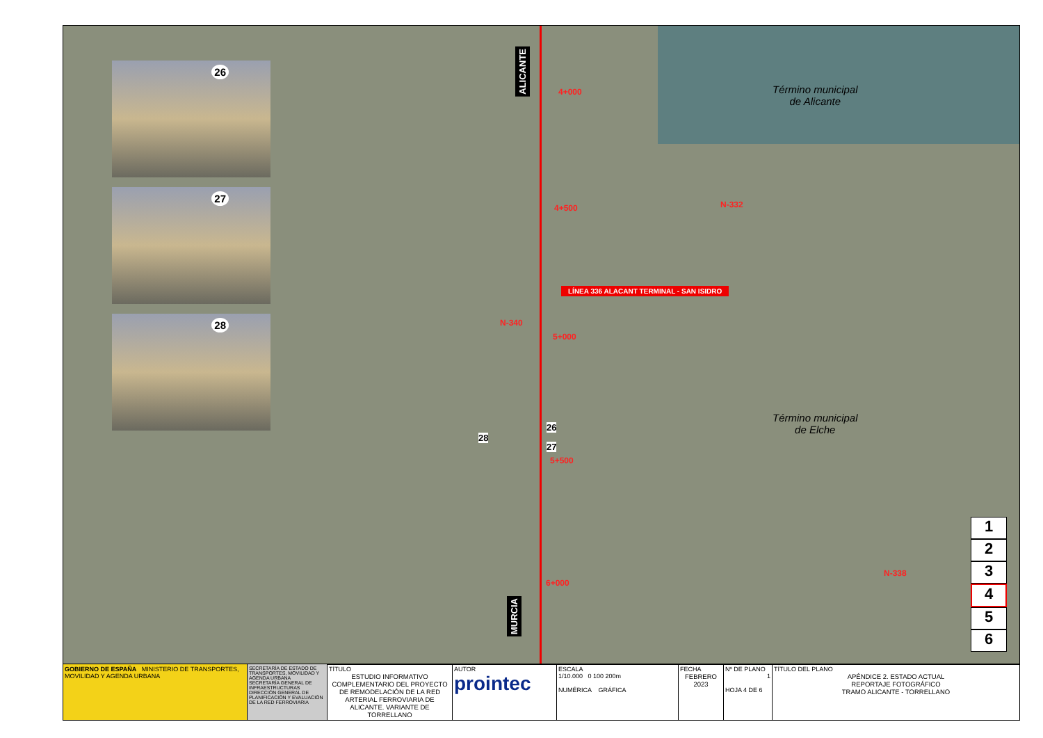26
27
28
ALICANTE
MURCIA
4+000
4+500
5+000
5+500
6+000
N-340
N-332
N-338
LÍNEA 336 ALACANT TERMINAL - SAN ISIDRO
Término municipal
de Alicante
Término municipal
de Elche
26
27
28
1
2
3
4
5
6
| GOBIERNO DE ESPAÑA MINISTERIO DE TRANSPORTES, MOVILIDAD Y AGENDA URBANA | SECRETARÍA DE ESTADO DE TRANSPORTES, MOVILIDAD Y AGENDA URBANA SECRETARÍA GENERAL DE INFRAESTRUCTURAS DIRECCIÓN GENERAL DE PLANIFICACIÓN Y EVALUACIÓN DE LA RED FERROVIARIA | TÍTULO ESTUDIO INFORMATIVO COMPLEMENTARIO DEL PROYECTO DE REMODELACIÓN DE LA RED ARTERIAL FERROVIARIA DE ALICANTE. VARIANTE DE TORRELLANO | AUTOR prointec | ESCALA 1/10.000 0 100 200m NUMÉRICA GRÁFICA | FECHA FEBRERO 2023 | Nº DE PLANO 1 HOJA 4 DE 6 | TÍTULO DEL PLANO APÉNDICE 2. ESTADO ACTUAL REPORTAJE FOTOGRÁFICO TRAMO ALICANTE - TORRELLANO |